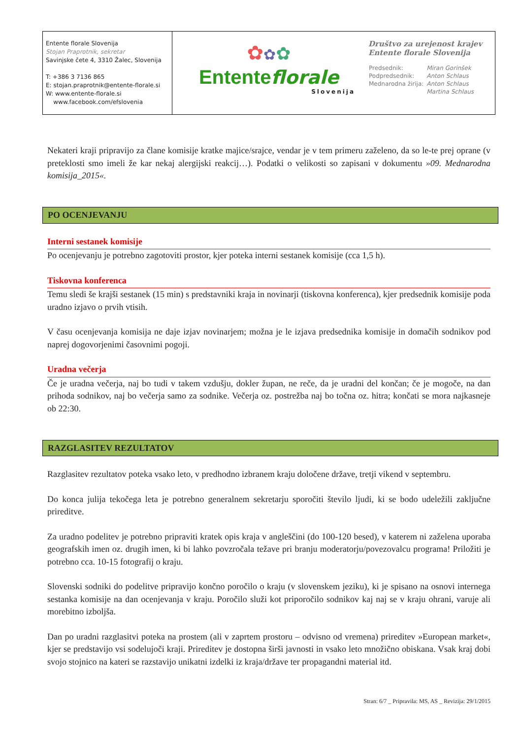| Entente florale Slovenija Stojan Praprotnik, sekretar Savinjske čete 4, 3310 Žalec, Slovenija T: +386 3 7136 865 E: stojan.praprotnik@entente-florale.si W: www.entente-florale.si www.facebook.com/efslovenia | ✿ ✿ ✿ Entente florale Slovenija | Društvo za urejenost krajev Entente florale Slovenija / Predsednik: / Miran Gorinšek / / Podpredsednik: / Anton Schlaus / / Mednarodna žirija: / Anton Schlaus / / / Martina Schlaus / |
Nekateri kraji pripravijo za člane komisije kratke majice/srajce, vendar je v tem primeru zaželeno, da so le-te prej oprane (v preteklosti smo imeli že kar nekaj alergijski reakcij…). Podatki o velikosti so zapisani v dokumentu »09. Mednarodna komisija_2015«.
PO OCENJEVANJU
Interni sestanek komisije
Po ocenjevanju je potrebno zagotoviti prostor, kjer poteka interni sestanek komisije (cca 1,5 h).
Tiskovna konferenca
Temu sledi še krajši sestanek (15 min) s predstavniki kraja in novinarji (tiskovna konferenca), kjer predsednik komisije poda uradno izjavo o prvih vtisih.
V času ocenjevanja komisija ne daje izjav novinarjem; možna je le izjava predsednika komisije in domačih sodnikov pod naprej dogovorjenimi časovnimi pogoji.
Uradna večerja
Če je uradna večerja, naj bo tudi v takem vzdušju, dokler župan, ne reče, da je uradni del končan; če je mogoče, na dan prihoda sodnikov, naj bo večerja samo za sodnike. Večerja oz. postrežba naj bo točna oz. hitra; končati se mora najkasneje ob 22:30.
RAZGLASITEV REZULTATOV
Razglasitev rezultatov poteka vsako leto, v predhodno izbranem kraju določene države, tretji vikend v septembru.
Do konca julija tekočega leta je potrebno generalnem sekretarju sporočiti število ljudi, ki se bodo udeležili zaključne prireditve.
Za uradno podelitev je potrebno pripraviti kratek opis kraja v angleščini (do 100-120 besed), v katerem ni zaželena uporaba geografskih imen oz. drugih imen, ki bi lahko povzročala težave pri branju moderatorju/povezovalcu programa! Priložiti je potrebno cca. 10-15 fotografij o kraju.
Slovenski sodniki do podelitve pripravijo končno poročilo o kraju (v slovenskem jeziku), ki je spisano na osnovi internega sestanka komisije na dan ocenjevanja v kraju. Poročilo služi kot priporočilo sodnikov kaj naj se v kraju ohrani, varuje ali morebitno izboljša.
Dan po uradni razglasitvi poteka na prostem (ali v zaprtem prostoru – odvisno od vremena) prireditev »European market«, kjer se predstavijo vsi sodelujoči kraji. Prireditev je dostopna širši javnosti in vsako leto množično obiskana. Vsak kraj dobi svojo stojnico na kateri se razstavijo unikatni izdelki iz kraja/države ter propagandni material itd.
Stran: 6/7 _ Pripravila: MS, AS _ Revizija: 29/1/2015